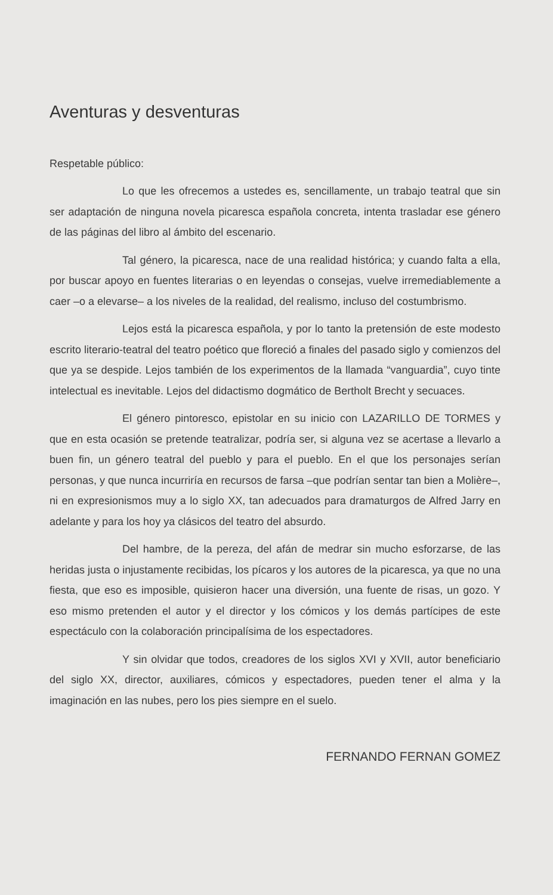Aventuras y desventuras
Respetable público:
Lo que les ofrecemos a ustedes es, sencillamente, un trabajo teatral que sin ser adaptación de ninguna novela picaresca española concreta, intenta trasladar ese género de las páginas del libro al ámbito del escenario.
Tal género, la picaresca, nace de una realidad histórica; y cuando falta a ella, por buscar apoyo en fuentes literarias o en leyendas o consejas, vuelve irremediablemente a caer –o a elevarse– a los niveles de la realidad, del realismo, incluso del costumbrismo.
Lejos está la picaresca española, y por lo tanto la pretensión de este modesto escrito literario-teatral del teatro poético que floreció a finales del pasado siglo y comienzos del que ya se despide. Lejos también de los experimentos de la llamada “vanguardia”, cuyo tinte intelectual es inevitable. Lejos del didactismo dogmático de Bertholt Brecht y secuaces.
El género pintoresco, epistolar en su inicio con LAZARILLO DE TORMES y que en esta ocasión se pretende teatralizar, podría ser, si alguna vez se acertase a llevarlo a buen fin, un género teatral del pueblo y para el pueblo. En el que los personajes serían personas, y que nunca incurriría en recursos de farsa –que podrían sentar tan bien a Molière–, ni en expresionismos muy a lo siglo XX, tan adecuados para dramaturgos de Alfred Jarry en adelante y para los hoy ya clásicos del teatro del absurdo.
Del hambre, de la pereza, del afán de medrar sin mucho esforzarse, de las heridas justa o injustamente recibidas, los pícaros y los autores de la picaresca, ya que no una fiesta, que eso es imposible, quisieron hacer una diversión, una fuente de risas, un gozo. Y eso mismo pretenden el autor y el director y los cómicos y los demás partícipes de este espectáculo con la colaboración principalísima de los espectadores.
Y sin olvidar que todos, creadores de los siglos XVI y XVII, autor beneficiario del siglo XX, director, auxiliares, cómicos y espectadores, pueden tener el alma y la imaginación en las nubes, pero los pies siempre en el suelo.
FERNANDO FERNAN GOMEZ